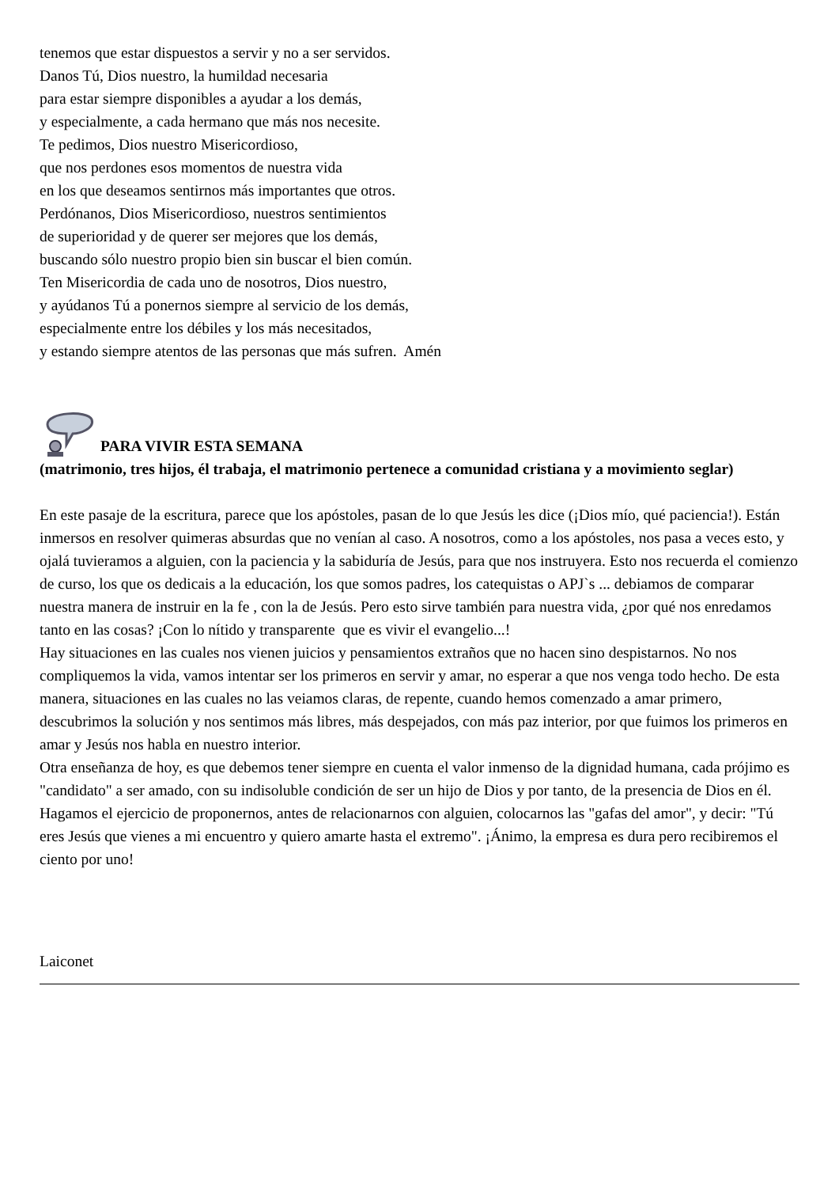tenemos que estar dispuestos a servir y no a ser servidos.
Danos Tú, Dios nuestro, la humildad necesaria
para estar siempre disponibles a ayudar a los demás,
y especialmente, a cada hermano que más nos necesite.
Te pedimos, Dios nuestro Misericordioso,
que nos perdones esos momentos de nuestra vida
en los que deseamos sentirnos más importantes que otros.
Perdónanos, Dios Misericordioso, nuestros sentimientos
de superioridad y de querer ser mejores que los demás,
buscando sólo nuestro propio bien sin buscar el bien común.
Ten Misericordia de cada uno de nosotros, Dios nuestro,
y ayúdanos Tú a ponernos siempre al servicio de los demás,
especialmente entre los débiles y los más necesitados,
y estando siempre atentos de las personas que más sufren. Amén
PARA VIVIR ESTA SEMANA
(matrimonio, tres hijos, él trabaja, el matrimonio pertenece a comunidad cristiana y a movimiento seglar)
En este pasaje de la escritura, parece que los apóstoles, pasan de lo que Jesús les dice (¡Dios mío, qué paciencia!). Están inmersos en resolver quimeras absurdas que no venían al caso. A nosotros, como a los apóstoles, nos pasa a veces esto, y ojalá tuvieramos a alguien, con la paciencia y la sabiduría de Jesús, para que nos instruyera. Esto nos recuerda el comienzo de curso, los que os dedicais a la educación, los que somos padres, los catequistas o APJ`s ... debiamos de comparar nuestra manera de instruir en la fe , con la de Jesús. Pero esto sirve también para nuestra vida, ¿por qué nos enredamos tanto en las cosas? ¡Con lo nítido y transparente que es vivir el evangelio...!
Hay situaciones en las cuales nos vienen juicios y pensamientos extraños que no hacen sino despistarnos. No nos compliquemos la vida, vamos intentar ser los primeros en servir y amar, no esperar a que nos venga todo hecho. De esta manera, situaciones en las cuales no las veiamos claras, de repente, cuando hemos comenzado a amar primero, descubrimos la solución y nos sentimos más libres, más despejados, con más paz interior, por que fuimos los primeros en amar y Jesús nos habla en nuestro interior.
Otra enseñanza de hoy, es que debemos tener siempre en cuenta el valor inmenso de la dignidad humana, cada prójimo es "candidato" a ser amado, con su indisoluble condición de ser un hijo de Dios y por tanto, de la presencia de Dios en él. Hagamos el ejercicio de proponernos, antes de relacionarnos con alguien, colocarnos las "gafas del amor", y decir: "Tú eres Jesús que vienes a mi encuentro y quiero amarte hasta el extremo". ¡Ánimo, la empresa es dura pero recibiremos el ciento por uno!
Laiconet